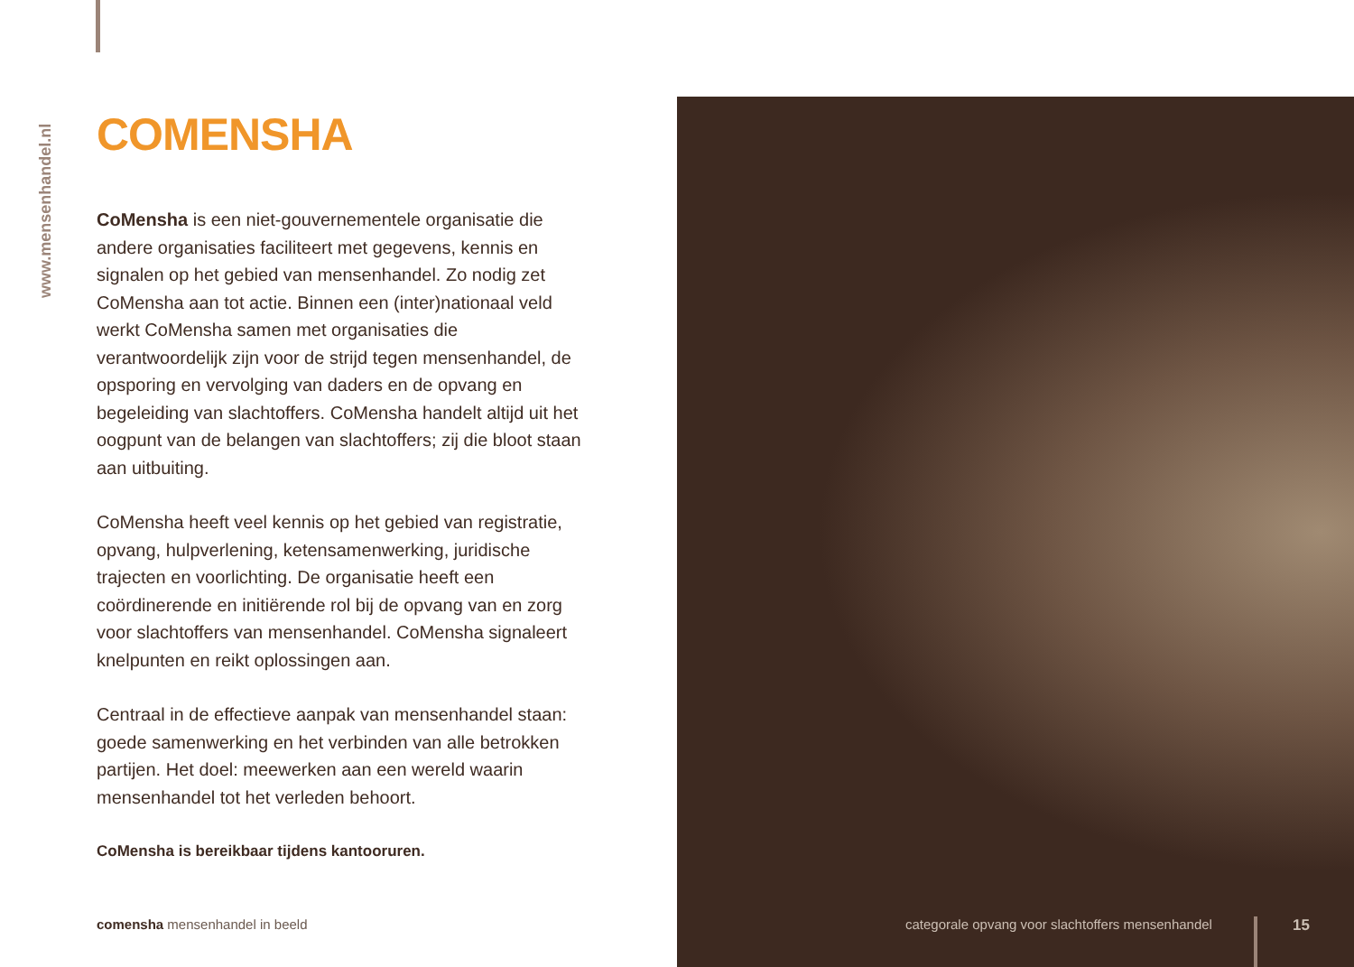www.mensenhandel.nl
COMENSHA
CoMensha is een niet-gouvernementele organisatie die andere organisaties faciliteert met gegevens, kennis en signalen op het gebied van mensenhandel. Zo nodig zet CoMensha aan tot actie. Binnen een (inter)nationaal veld werkt CoMensha samen met organisaties die verantwoordelijk zijn voor de strijd tegen mensenhandel, de opsporing en vervolging van daders en de opvang en begeleiding van slachtoffers. CoMensha handelt altijd uit het oogpunt van de belangen van slachtoffers; zij die bloot staan aan uitbuiting.
CoMensha heeft veel kennis op het gebied van registratie, opvang, hulpverlening, ketensamenwerking, juridische trajecten en voorlichting. De organisatie heeft een coördinerende en initiërende rol bij de opvang van en zorg voor slachtoffers van mensenhandel. CoMensha signaleert knelpunten en reikt oplossingen aan.
Centraal in de effectieve aanpak van mensenhandel staan: goede samenwerking en het verbinden van alle betrokken partijen. Het doel: meewerken aan een wereld waarin mensenhandel tot het verleden behoort.
CoMensha is bereikbaar tijdens kantooruren.
comensha mensenhandel in beeld
categorale opvang voor slachtoffers mensenhandel
15